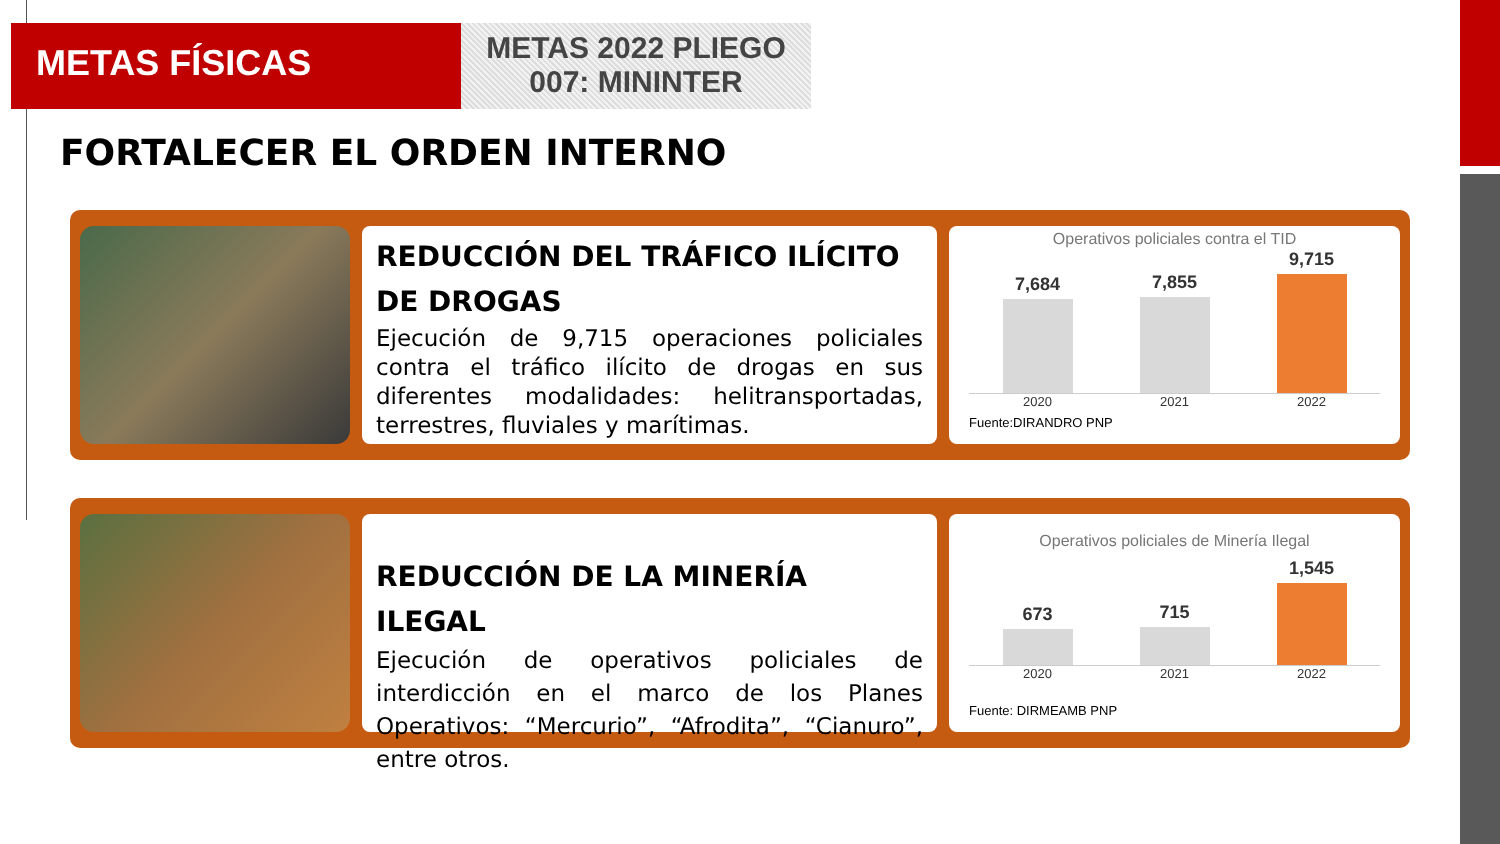METAS FÍSICAS
METAS 2022 PLIEGO
007: MININTER
FORTALECER EL ORDEN INTERNO
REDUCCIÓN DEL TRÁFICO ILÍCITO DE DROGAS
Ejecución de 9,715 operaciones policiales contra el tráfico ilícito de drogas en sus diferentes modalidades: helitransportadas, terrestres, fluviales y marítimas.
Operativos policiales contra el TID
7,684
7,855
9,715
2020 2021 2022
Fuente:DIRANDRO PNP
REDUCCIÓN DE LA MINERÍA ILEGAL
Ejecución de operativos policiales de interdicción en el marco de los Planes Operativos: “Mercurio”, “Afrodita”, “Cianuro”, entre otros.
Operativos policiales de Minería Ilegal
673
715
1,545
2020 2021 2022
Fuente: DIRMEAMB PNP